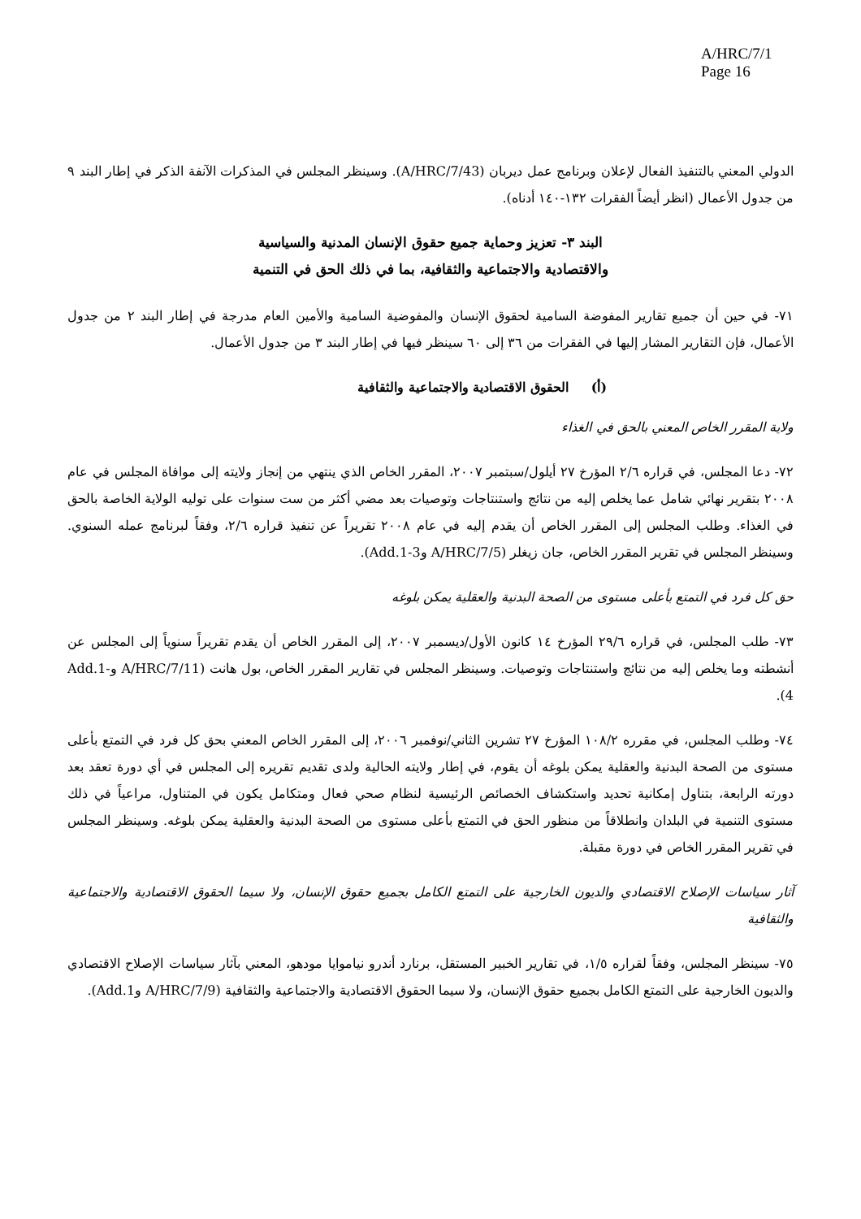A/HRC/7/1
Page 16
الدولي المعني بالتنفيذ الفعال لإعلان وبرنامج عمل ديربان (A/HRC/7/43). وسينظر المجلس في المذكرات الآنفة الذكر في إطار البند ٩ من جدول الأعمال (انظر أيضاً الفقرات ١٣٢-١٤٠ أدناه).
البند ٣- تعزيز وحماية جميع حقوق الإنسان المدنية والسياسية
والاقتصادية والاجتماعية والثقافية، بما في ذلك الحق في التنمية
٧١- في حين أن جميع تقارير المفوضة السامية لحقوق الإنسان والمفوضية السامية والأمين العام مدرجة في إطار البند ٢ من جدول الأعمال، فإن التقارير المشار إليها في الفقرات من ٣٦ إلى ٦٠ سينظر فيها في إطار البند ٣ من جدول الأعمال.
(أ) الحقوق الاقتصادية والاجتماعية والثقافية
ولاية المقرر الخاص المعني بالحق في الغذاء
٧٢- دعا المجلس، في قراره ٢/٦ المؤرخ ٢٧ أيلول/سبتمبر ٢٠٠٧، المقرر الخاص الذي ينتهي من إنجاز ولايته إلى موافاة المجلس في عام ٢٠٠٨ بتقرير نهائي شامل عما يخلص إليه من نتائج واستنتاجات وتوصيات بعد مضي أكثر من ست سنوات على توليه الولاية الخاصة بالحق في الغذاء. وطلب المجلس إلى المقرر الخاص أن يقدم إليه في عام ٢٠٠٨ تقريراً عن تنفيذ قراره ٢/٦، وفقاً لبرنامج عمله السنوي. وسينظر المجلس في تقرير المقرر الخاص، جان زيغلر (A/HRC/7/5 وAdd.1-3).
حق كل فرد في التمتع بأعلى مستوى من الصحة البدنية والعقلية يمكن بلوغه
٧٣- طلب المجلس، في قراره ٢٩/٦ المؤرخ ١٤ كانون الأول/ديسمبر ٢٠٠٧، إلى المقرر الخاص أن يقدم تقريراً سنوياً إلى المجلس عن أنشطته وما يخلص إليه من نتائج واستنتاجات وتوصيات. وسينظر المجلس في تقارير المقرر الخاص، بول هانت (A/HRC/7/11 وAdd.1-4).
٧٤- وطلب المجلس، في مقرره ١٠٨/٢ المؤرخ ٢٧ تشرين الثاني/نوفمبر ٢٠٠٦، إلى المقرر الخاص المعني بحق كل فرد في التمتع بأعلى مستوى من الصحة البدنية والعقلية يمكن بلوغه أن يقوم، في إطار ولايته الحالية ولدى تقديم تقريره إلى المجلس في أي دورة تعقد بعد دورته الرابعة، بتناول إمكانية تحديد واستكشاف الخصائص الرئيسية لنظام صحي فعال ومتكامل يكون في المتناول، مراعياً في ذلك مستوى التنمية في البلدان وانطلاقاً من منظور الحق في التمتع بأعلى مستوى من الصحة البدنية والعقلية يمكن بلوغه. وسينظر المجلس في تقرير المقرر الخاص في دورة مقبلة.
آثار سياسات الإصلاح الاقتصادي والديون الخارجية على التمتع الكامل بجميع حقوق الإنسان، ولا سيما الحقوق الاقتصادية والاجتماعية والثقافية
٧٥- سينظر المجلس، وفقاً لقراره ١/٥، في تقارير الخبير المستقل، برنارد أندرو نياموايا مودهو، المعني بآثار سياسات الإصلاح الاقتصادي والديون الخارجية على التمتع الكامل بجميع حقوق الإنسان، ولا سيما الحقوق الاقتصادية والاجتماعية والثقافية (A/HRC/7/9 وAdd.1).